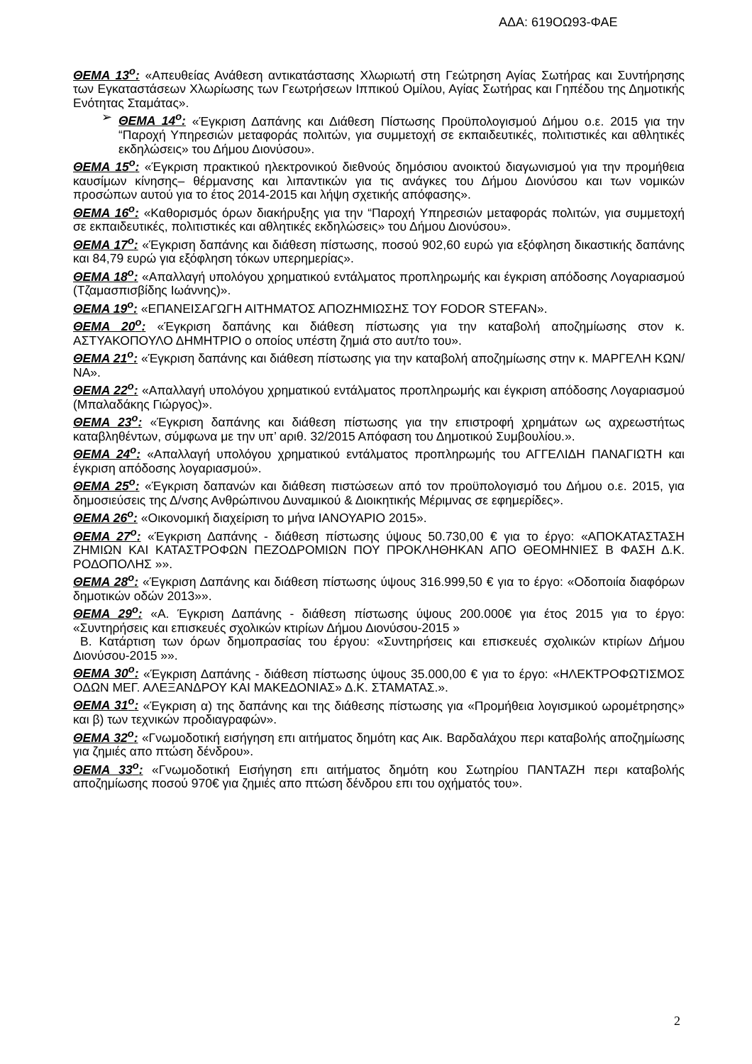ΑΔΑ: 619ΟΩ93-ΦΑΕ
ΘΕΜΑ 13<sup>ο</sup>: «Απευθείας Ανάθεση αντικατάστασης Χλωριωτή στη Γεώτρηση Αγίας Σωτήρας και Συντήρησης των Εγκαταστάσεων Χλωρίωσης των Γεωτρήσεων Ιππικού Ομίλου, Αγίας Σωτήρας και Γηπέδου της Δημοτικής Ενότητας Σταμάτας».
➢ ΘΕΜΑ 14<sup>ο</sup>: «Έγκριση Δαπάνης και Διάθεση Πίστωσης Προϋπολογισμού Δήμου ο.ε. 2015 για την “Παροχή Υπηρεσιών μεταφοράς πολιτών, για συμμετοχή σε εκπαιδευτικές, πολιτιστικές και αθλητικές εκδηλώσεις» του Δήμου Διονύσου».
ΘΕΜΑ 15<sup>ο</sup>: «Έγκριση πρακτικού ηλεκτρονικού διεθνούς δημόσιου ανοικτού διαγωνισμού για την προμήθεια καυσίμων κίνησης– θέρμανσης και λιπαντικών για τις ανάγκες του Δήμου Διονύσου και των νομικών προσώπων αυτού για το έτος 2014-2015 και λήψη σχετικής απόφασης».
ΘΕΜΑ 16<sup>ο</sup>: «Καθορισμός όρων διακήρυξης για την “Παροχή Υπηρεσιών μεταφοράς πολιτών, για συμμετοχή σε εκπαιδευτικές, πολιτιστικές και αθλητικές εκδηλώσεις» του Δήμου Διονύσου».
ΘΕΜΑ 17<sup>ο</sup>: «Έγκριση δαπάνης και διάθεση πίστωσης, ποσού 902,60 ευρώ για εξόφληση δικαστικής δαπάνης και 84,79 ευρώ για εξόφληση τόκων υπερημερίας».
ΘΕΜΑ 18<sup>ο</sup>: «Απαλλαγή υπολόγου χρηματικού εντάλματος προπληρωμής και έγκριση απόδοσης Λογαριασμού (Τζαμασπισβίδης Ιωάννης)».
ΘΕΜΑ 19<sup>ο</sup>: «ΕΠΑΝΕΙΣΑΓΩΓΗ ΑΙΤΗΜΑΤΟΣ ΑΠΟΖΗΜΙΩΣΗΣ ΤΟΥ FODOR STEFAN».
ΘΕΜΑ 20<sup>ο</sup>: «Έγκριση δαπάνης και διάθεση πίστωσης για την καταβολή αποζημίωσης στον κ. ΑΣΤΥΑΚΟΠΟΥΛΟ ΔΗΜΗΤΡΙΟ ο οποίος υπέστη ζημιά στο αυτ/το του».
ΘΕΜΑ 21<sup>ο</sup>: «Έγκριση δαπάνης και διάθεση πίστωσης για την καταβολή αποζημίωσης στην κ. ΜΑΡΓΕΛΗ ΚΩΝ/ΝΑ».
ΘΕΜΑ 22<sup>ο</sup>: «Απαλλαγή υπολόγου χρηματικού εντάλματος προπληρωμής και έγκριση απόδοσης Λογαριασμού (Μπαλαδάκης Γιώργος)».
ΘΕΜΑ 23<sup>ο</sup>: «Έγκριση δαπάνης και διάθεση πίστωσης για την επιστροφή χρημάτων ως αχρεωστήτως καταβληθέντων, σύμφωνα με την υπ’ αριθ. 32/2015 Απόφαση του Δημοτικού Συμβουλίου.».
ΘΕΜΑ 24<sup>ο</sup>: «Απαλλαγή υπολόγου χρηματικού εντάλματος προπληρωμής του ΑΓΓΕΛΙΔΗ ΠΑΝΑΓΙΩΤΗ και έγκριση απόδοσης λογαριασμού».
ΘΕΜΑ 25<sup>ο</sup>: «Έγκριση δαπανών και διάθεση πιστώσεων από τον προϋπολογισμό του Δήμου ο.ε. 2015, για δημοσιεύσεις της Δ/νσης Ανθρώπινου Δυναμικού & Διοικητικής Μέριμνας σε εφημερίδες».
ΘΕΜΑ 26<sup>ο</sup>: «Οικονομική διαχείριση το μήνα ΙΑΝΟΥΑΡΙΟ 2015».
ΘΕΜΑ 27<sup>ο</sup>: «Έγκριση Δαπάνης - διάθεση πίστωσης ύψους 50.730,00 € για το έργο: «ΑΠΟΚΑΤΑΣΤΑΣΗ ΖΗΜΙΩΝ ΚΑΙ ΚΑΤΑΣΤΡΟΦΩΝ ΠΕΖΟΔΡΟΜΙΩΝ ΠΟΥ ΠΡΟΚΛΗΘΗΚΑΝ ΑΠΟ ΘΕΟΜΗΝΙΕΣ Β ΦΑΣΗ Δ.Κ. ΡΟΔΟΠΟΛΗΣ »».
ΘΕΜΑ 28<sup>ο</sup>: «Έγκριση Δαπάνης και διάθεση πίστωσης ύψους 316.999,50 € για το έργο: «Οδοποιία διαφόρων δημοτικών οδών 2013»».
ΘΕΜΑ 29<sup>ο</sup>: «Α. Έγκριση Δαπάνης - διάθεση πίστωσης ύψους 200.000€ για έτος 2015 για το έργο: «Συντηρήσεις και επισκευές σχολικών κτιρίων Δήμου Διονύσου-2015 »
Β. Κατάρτιση των όρων δημοπρασίας του έργου: «Συντηρήσεις και επισκευές σχολικών κτιρίων Δήμου Διονύσου-2015 »».
ΘΕΜΑ 30<sup>ο</sup>: «Έγκριση Δαπάνης - διάθεση πίστωσης ύψους 35.000,00 € για το έργο: «ΗΛΕΚΤΡΟΦΩΤΙΣΜΟΣ ΟΔΩΝ ΜΕΓ. ΑΛΕΞΑΝΔΡΟΥ ΚΑΙ ΜΑΚΕΔΟΝΙΑΣ» Δ.Κ. ΣΤΑΜΑΤΑΣ.».
ΘΕΜΑ 31<sup>ο</sup>: «Έγκριση α) της δαπάνης και της διάθεσης πίστωσης για «Προμήθεια λογισμικού ωρομέτρησης» και β) των τεχνικών προδιαγραφών».
ΘΕΜΑ 32<sup>ο</sup>: «Γνωμοδοτική εισήγηση επι αιτήματος δημότη κας Αικ. Βαρδαλάχου περι καταβολής αποζημίωσης για ζημιές απο πτώση δένδρου».
ΘΕΜΑ 33<sup>ο</sup>: «Γνωμοδοτική Εισήγηση επι αιτήματος δημότη κου Σωτηρίου ΠΑΝΤΑΖΗ περι καταβολής αποζημίωσης ποσού 970€ για ζημιές απο πτώση δένδρου επι του οχήματός του».
2